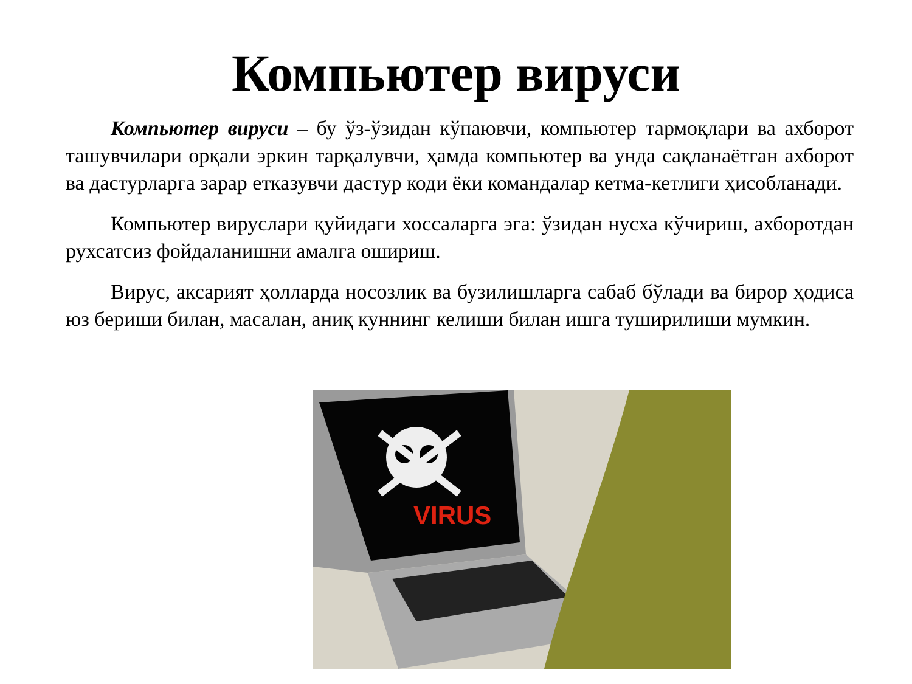Компьютер вируси
Компьютер вируси – бу ўз-ўзидан кўпаювчи, компьютер тармоқлари ва ахборот ташувчилари орқали эркин тарқалувчи, ҳамда компьютер ва унда сақланаётган ахборот ва дастурларга зарар етказувчи дастур коди ёки командалар кетма-кетлиги ҳисобланади.
Компьютер вируслари қуйидаги хоссаларга эга: ўзидан нусха кўчириш, ахборотдан рухсатсиз фойдаланишни амалга ошириш.
Вирус, аксарият ҳолларда носозлик ва бузилишларга сабаб бўлади ва бирор ҳодиса юз бериши билан, масалан, аниқ куннинг келиши билан ишга туширилиши мумкин.
VIRUS